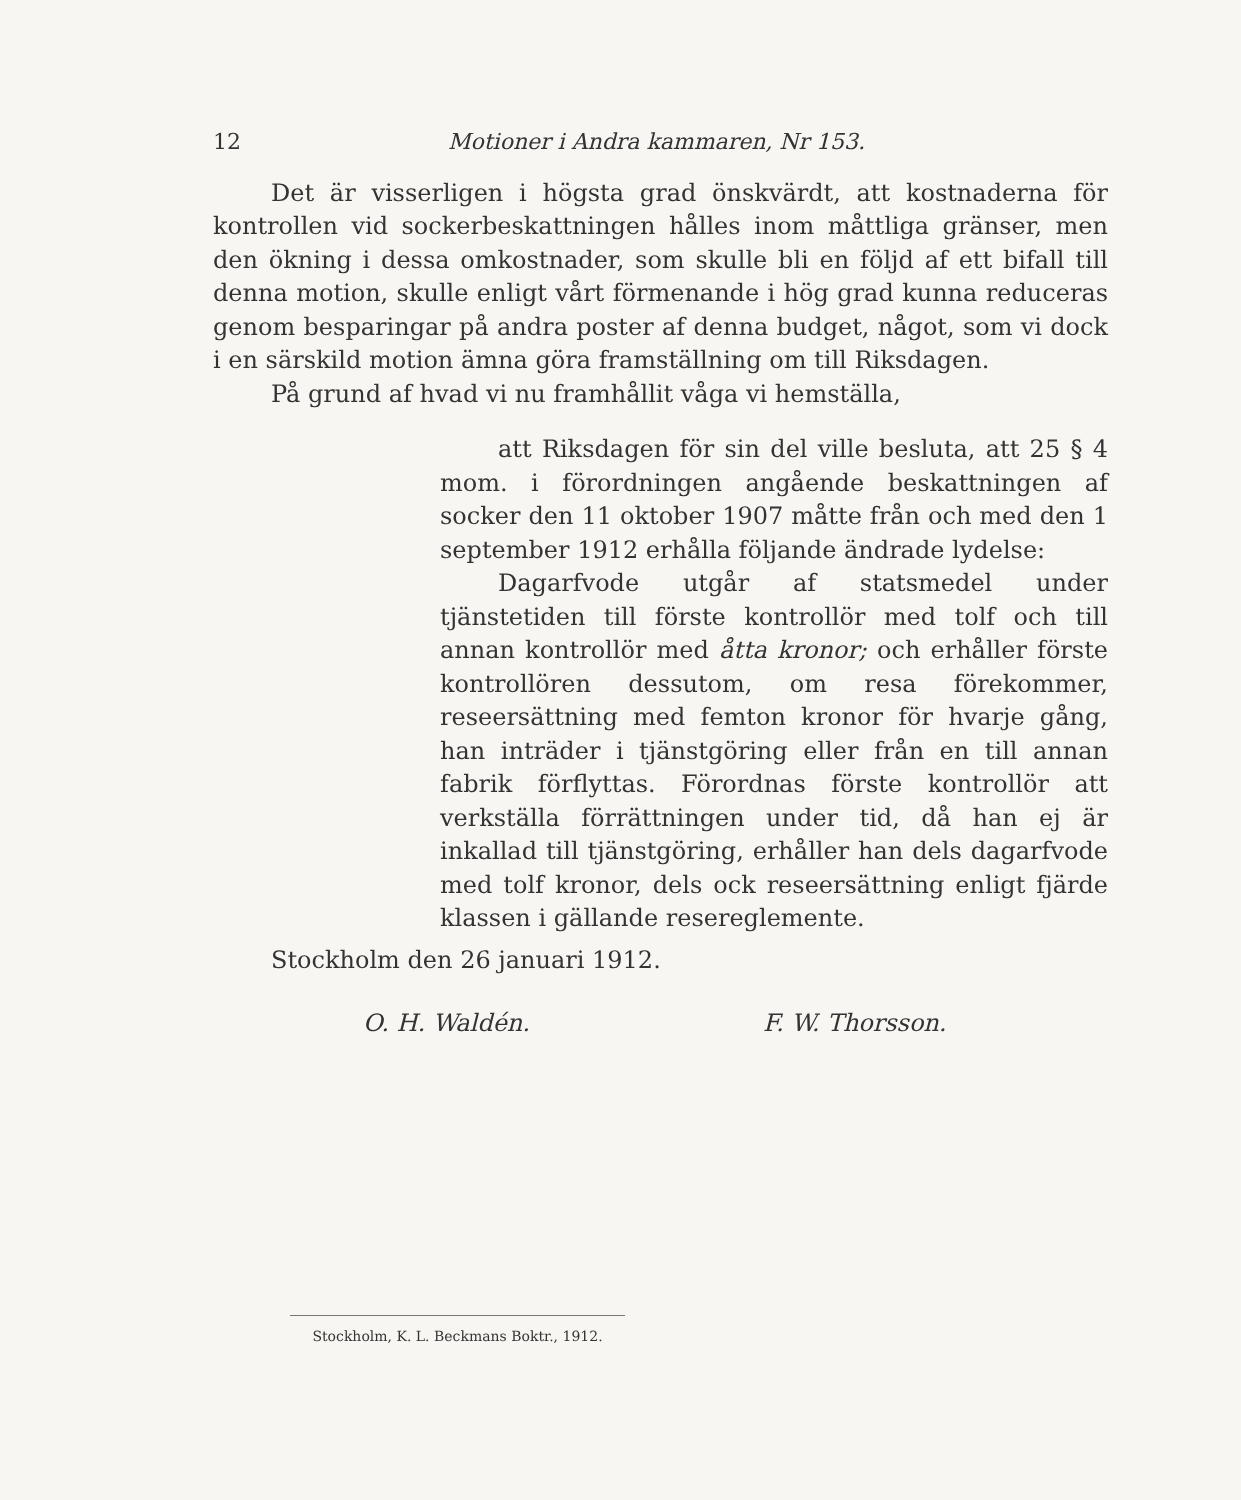12 Motioner i Andra kammaren, Nr 153.
Det är visserligen i högsta grad önskvärdt, att kostnaderna för kontrollen vid sockerbeskattningen hålles inom måttliga gränser, men den ökning i dessa omkostnader, som skulle bli en följd af ett bifall till denna motion, skulle enligt vårt förmenande i hög grad kunna reduceras genom besparingar på andra poster af denna budget, något, som vi dock i en särskild motion ämna göra framställning om till Riksdagen.
På grund af hvad vi nu framhållit våga vi hemställa,
att Riksdagen för sin del ville besluta, att 25 § 4 mom. i förordningen angående beskattningen af socker den 11 oktober 1907 måtte från och med den 1 september 1912 erhålla följande ändrade lydelse:
Dagarfvode utgår af statsmedel under tjänstetiden till förste kontrollör med tolf och till annan kontrollör med åtta kronor; och erhåller förste kontrollören dessutom, om resa förekommer, reseersättning med femton kronor för hvarje gång, han inträder i tjänstgöring eller från en till annan fabrik förflyttas. Förordnas förste kontrollör att verkställa förrättningen under tid, då han ej är inkallad till tjänstgöring, erhåller han dels dagarfvode med tolf kronor, dels ock reseersättning enligt fjärde klassen i gällande resereglemente.
Stockholm den 26 januari 1912.
O. H. Waldén. F. W. Thorsson.
Stockholm, K. L. Beckmans Boktr., 1912.